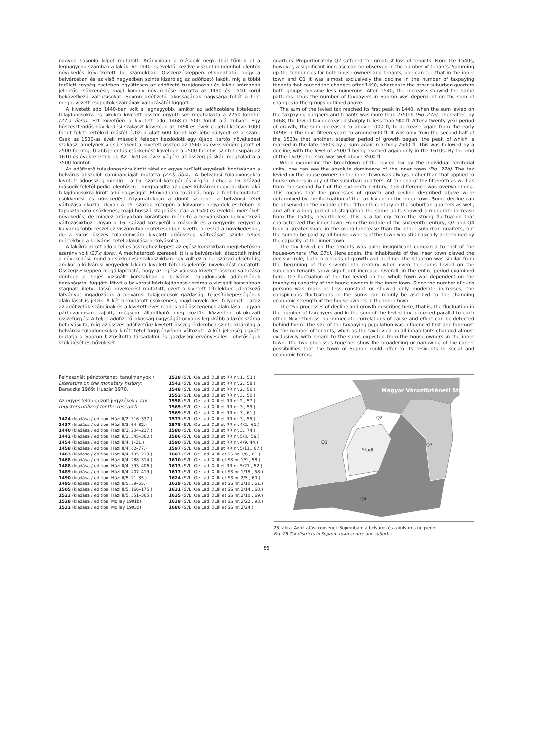nagyon hasonló képet mutatott. Arányaiban a második negyedből tűntek el a legnagyobb számban a lakók. Az 1540-es évektől kezdve viszont mindenhol jelentős növekedés következett be számukban. Összegzésképpen elmondható, hogy a belvárosban és az első negyedben szinte kizárólag az adófizető lakók, míg a többi területi egység esetében együttesen az adófizető tulajdonosok és lakók számának jelentős csökkenése, majd komoly növekedése mutatta az 1490 és 1540 körül bekövetkező változásokat. Sopron adófizető lakosságának nagysága tehát a fent megnevezett csoportok számának változásától függött.
A kivetett adó 1440-ben volt a legnagyobb, amikor az adófizetésre kötelezett tulajdonosokra és lakókra kivetett összeg együttesen meghaladta a 2750 forintot (27.a ábra). Ezt követően a kivetett adó 1468-ra 500 forint alá zuhant. Egy húszesztendős növekedési szakaszt követően az 1490-es évek elejétől kezdve 1000 forint feletti értékről másfél évtized alatt 600 forint közelébe süllyedt ez a szám. Csak az 1530-as évek második felében kezdődött egy újabb, tartós növekedési szakasz, amelynek a csúcsaként a kivetett összeg az 1560-as évek végére jutott el 2500 forintig. Újabb jelentős csökkenést követően a 2500 forintos szintet csupán az 1610-es évekre érték el. Az 1620-as évek végére az összeg jócskán meghaladta a 3500 forintot.
Az adófizető tulajdonosokra kirótt tétel az egyes területi egységek bontásában a belváros abszolút dominanciáját mutatta (27.b ábra). A belvárosi tulajdonosokra kivetett adóösszeg mindig – a 15. század közepén és végén, illetve a 16. század második felétől pedig jelentősen – meghaladta az egyes külvárosi negyedekben lakó tulajdonosokra kirótt adó nagyságát. Elmondható továbbá, hogy a fent bemutatott csökkenési és növekedési folyamatokban a döntő szerepet a belvárosi tétel változása okozta. Ugyan a 15. század közepén a külvárosi negyedek esetében is tapasztalható csökkenés, majd hosszú stagnálás után a 1540-es évektől mérsékelt növekedés, de mindez arányaiban korántsem mérhető a belvárosban bekövetkező változásokhoz. Ugyan a 16. század közepétől a második és a negyedik negyed a külváros többi részéhez viszonyítva erőteljesebben kivette a részét a növekedésből, de a város összes tulajdonosára kivetett adóösszeg változásait szinte teljes mértékben a belvárosi tétel alakulása befolyásolta.
A lakókra kirótt adó a teljes összeghez képest az egész korszakban meglehetősen szerény volt (27.c ábra). A meghatározó szerepet itt is a belvárosiak játszották mind a növekedési, mind a csökkenési szakaszokban. Így volt ez a 17. század elejétől is, amikor a külvárosi negyedek lakóira kivetett tétel is jelentős növekedést mutatott. Összegzésképpen megállapítható, hogy az egész városra kivetett összeg változása döntően a teljes vizsgált korszakban a belvárosi tulajdonosok adóterhének nagyságától függött. Mivel a belvárosi háztulajdonosok száma a vizsgált korszakban stagnált, illetve lassú növekedést mutatott, ezért a kivetett tételekben jelentkező látványos ingadozások a belvárosi tulajdonosok gazdasági teljesítőképességének alakulását is jelzik. A két bemutatott csökkenési, majd növekedési folyamat – azaz az adófizetők számának és a kivetett éves rendes adó összegének alakulása – ugyan párhuzamosan zajlott, mégsem állapítható meg köztük közvetlen ok-okozati összefüggés. A teljes adófizető lakosság nagyságát ugyanis leginkább a lakók száma befolyásolta, míg az összes adófizetőre kivetett összeg érdemben szinte kizárólag a belvárosi tulajdonosokra kirótt tétel függvényében változott. A két jelenség együtt mutatja a Sopron biztosította társadalmi és gazdasági érvényesülési lehetőségek szűkülését és bővülését.
quarters. Proportionately Q2 suffered the greatest loss of tenants. From the 1540s, however, a significant increase can be observed in the number of tenants. Summing up the tendencies for both house-owners and tenants, one can see that in the inner town and Q1 it was almost exclusively the decline in the number of taxpaying tenants that caused the changes after 1490, whereas in the other suburban quarters both groups became less numerous. After 1540, the increase showed the same patterns. Thus the number of taxpayers in Sopron was dependent on the sum of changes in the groups outlined above.
The sum of the levied tax reached its first peak in 1440, when the sum levied on the taxpaying burghers and tenants was more than 2750 fl (Fig. 27a). Thereafter, by 1468, the levied tax decreased sharply to less than 500 fl. After a twenty-year period of growth, the sum increased to above 1000 fl, to decrease again from the early 1490s in the next fifteen years to around 600 fl. It was only from the second half of the 1530s that another, steadier period of growth began, the peak of which is marked in the late 1560s by a sum again reaching 2500 fl. This was followed by a decline, with the level of 2500 fl being reached again only in the 1610s. By the end of the 1620s, the sum was well above 3500 fl.
When examining the breakdown of the levied tax by the individual territorial units, one can see the absolute dominance of the inner town (Fig. 27b). The tax levied on the house-owners in the inner town was always higher than that applied to house-owners in any of the suburban quarters. At the end of the fifteenth as well as from the second half of the sixteenth century, this difference was overwhelming. This means that the processes of growth and decline described above were determined by the fluctuation of the tax levied on the inner town. Some decline can be observed in the middle of the fifteenth century in the suburban quarters as well, and after a long period of stagnation the same units showed a moderate increase from the 1540s; nevertheless, this is a far cry from the strong fluctuation that characterized the inner town. From the middle of the sixteenth century, Q2 and Q4 took a greater share in the overall increase than the other suburban quarters, but the sum to be paid by all house-owners of the town was still basically determined by the capacity of the inner town.
The tax levied on the tenants was quite insignificant compared to that of the house-owners (Fig. 27c). Here again, the inhabitants of the inner town played the decisive role, both in periods of growth and decline. The situation was similar from the beginning of the seventeenth century when even the sums levied on the suburban tenants show significant increase. Overall, in the entire period examined here, the fluctuation of the tax levied on the whole town was dependent on the taxpaying capacity of the house-owners in the inner town. Since the number of such persons was more or less constant or showed only moderate increases, the conspicuous fluctuations in the sums can mainly be ascribed to the changing economic strength of the house-owners in the inner town.
The two processes of decline and growth described here, that is, the fluctuation in the number of taxpayers and in the sum of the levied tax, occurred parallel to each other. Nevertheless, no immediate correlations of cause and effect can be detected behind them. The size of the taxpaying population was influenced first and foremost by the number of tenants, whereas the tax levied on all inhabitants changed almost exclusively with regard to the sums expected from the house-owners in the inner town. The two processes together show the broadening or narrowing of the career possibilities that the town of Sopron could offer to its residents in social and economic terms.
Felhasznált pénztörténeti tanulmányok / Literature on the monetary history: Baraczka 1969; Huszár 1970.
Az egyes feldolgozott jegyzékek / Tax registers utilized for the research:
1424 (kiadása / edition: Házi II/2. 316–337.)
1437 (kiadása / edition: Házi II/3. 64–82.)
1440 (kiadása / edition: Házi II/3. 204–217.)
1442 (kiadása / edition: Házi II/3. 345–360.)
1454 (kiadása / edition: Házi II/4. 1–21.)
1458 (kiadása / edition: Házi II/4. 62–77.)
1463 (kiadása / edition: Házi II/4. 195–213.)
1468 (kiadása / edition: Házi II/4. 288–314.)
1488 (kiadása / edition: Házi II/4. 393–406.)
1489 (kiadása / edition: Házi II/4. 407–419.)
1490 (kiadása / edition: Házi II/5. 21–35.)
1495 (kiadása / edition: Házi II/5. 39–65.)
1505 (kiadása / edition: Házi II/5. 166–175.)
1523 (kiadása / edition: Házi II/5. 351–365.)
1528 (kiadása / edition: Mollay 1991b)
1532 (kiadása / edition: Mollay 1993d)
1538 (SVL, Oe Lad. XLII et RR nr. 1., 53.)
1542 (SVL, Oe Lad. XLII et RR nr. 2., 58.)
1548 (SVL, Oe Lad. XLII et RR nr. 2., 56.)
1552 (SVL, Oe Lad. XLII et RR nr. 3., 50.)
1558 (SVL, Oe Lad. XLII et RR nr. 2., 57.)
1565 (SVL, Oe Lad. XLII et RR nr. 3., 59.)
1569 (SVL, Oe Lad. XLII et RR nr. 3., 61.)
1573 (SVL, Oe Lad. XLII et RR nr. 3., 55.)
1578 (SVL, Oe Lad. XLII et RR nr. 4/2., 61.)
1580 (SVL, Oe Lad. XLII et RR nr. 3., 74.)
1586 (SVL, Oe Lad. XLII et RR nr. 5/3., 59.)
1590 (SVL, Oe Lad. XLII et RR nr. 4/9. 44.)
1597 (SVL, Oe Lad. XLII et RR nr. 5/11., 67.)
1607 (SVL, Oe Lad. XLIII et SS nr. 1/6., 61.)
1610 (SVL, Oe Lad. XLIII et SS nr. 1/9., 58.)
1613 (SVL, Oe Lad. XLII et RR nr. 5/21., 52.)
1617 (SVL, Oe Lad. XLIII et SS nr. 1/15., 58.)
1624 (SVL, Oe Lad. XLIII et SS nr. 2/5., 60.)
1629 (SVL, Oe Lad. XLIII et SS nr. 2/10., 61.)
1631 (SVL, Oe Lad. XLIII et SS nr. 2/14., 68.)
1635 (SVL, Oe Lad. XLIII et SS nr. 2/10., 69.)
1639 (SVL, Oe Lad. XLIII et SS nr. 2/22., 93.)
1686 (SVL, Oe Lad. XLIII et SS nr. 2/24.)
Q2
Q1
Q3
Stadt
Q4
Magyar Várostörténeti Atlasz
25. ábra. Adóztatási egységek Sopronban: a belváros és a külváros negyedei
Fig. 25 Tax-districts in Sopron: town centre and suburbs
56